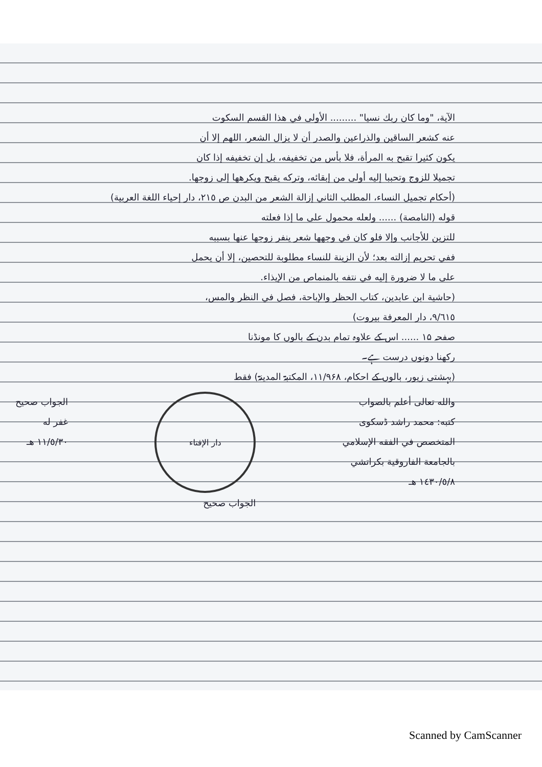الآية، "وما كان ربك نسيا" ......... الأولى في هذا القسم السكوت
عنه كشعر الساقين والذراعين والصدر أن لا يزال الشعر، اللهم إلا أن
يكون كثيرا تقبح به المرأة، فلا بأس من تخفيفه، بل إن تخفيفه إذا كان
تجميلا للزوج وتحببا إليه أولى من إبقائه، وتركه يقبح ويكرهها إلى زوجها.
(أحكام تجميل النساء، المطلب الثاني إزالة الشعر من البدن ص ٢١٥، دار إحياء اللغة العربية)
قوله (النامصة) ...... ولعله محمول على ما إذا فعلته
للتزين للأجانب وإلا فلو كان في وجهها شعر ينفر زوجها عنها بسببه
ففي تحريم إزالته بعد؛ لأن الزينة للنساء مطلوبة للتحصين، إلا أن يحمل
على ما لا ضرورة إليه في نتفه بالمنماص من الإيذاء.
(حاشية ابن عابدين، كتاب الحظر والإباحة، فصل في النظر والمس،
٩/٦١٥، دار المعرفة بيروت)
صفحہ ۱۵ ...... اس کے علاوہ تمام بدن کے بالوں کا مونڈنا
رکھنا دونوں درست ہے۔
(بہشتی زیور، بالوں کے احکام، ۱۱/۹۶۸، المکتبۃ المدینۃ) فقط
والله تعالى أعلم بالصواب
كتبه: محمد راشد ڈسکوی
المتخصص في الفقه الإسلامي
بالجامعة الفاروقية بكراتشي
١٤٣٠/٥/٨ هـ
دار الإفتاء
الجواب صحيح
الجواب صحيح
غفر له
١١/٥/٣٠ هـ
Scanned by CamScanner